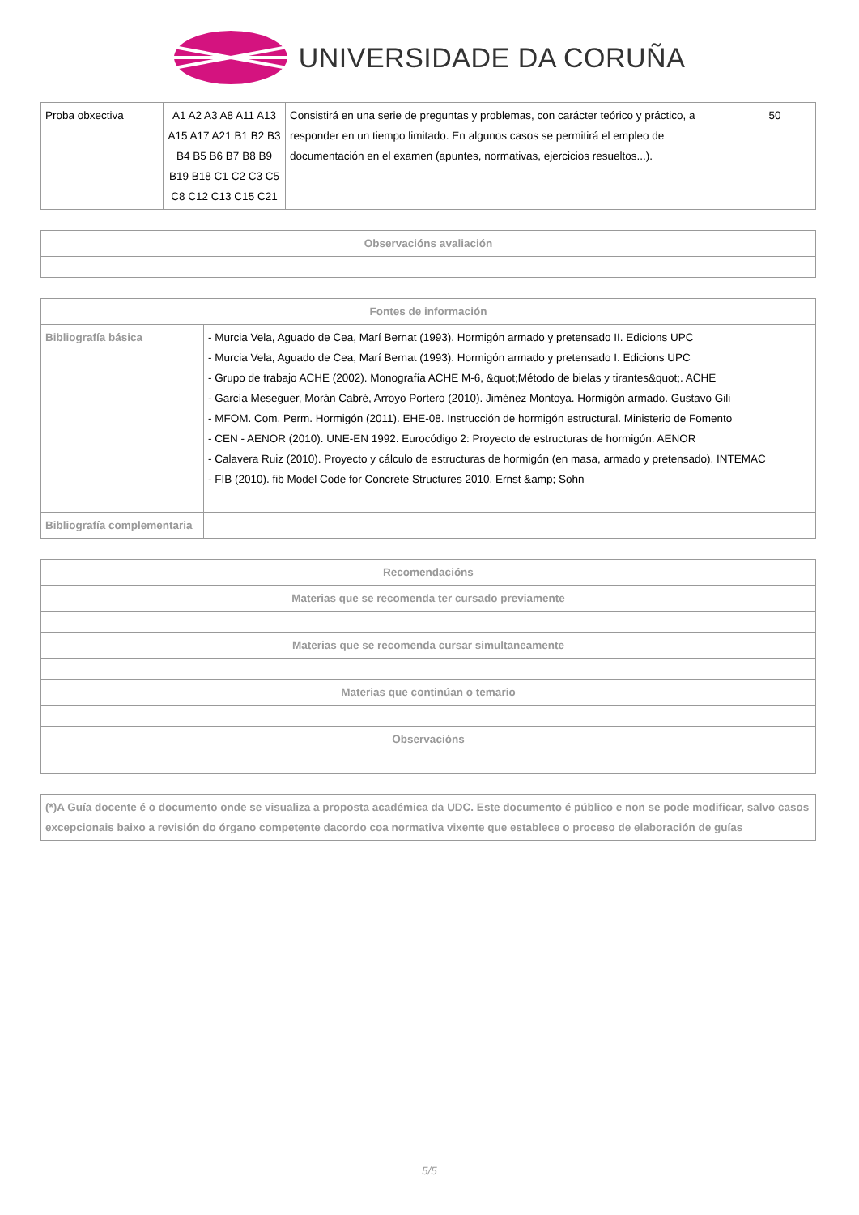UNIVERSIDADE DA CORUÑA
| Proba obxectiva | A1 A2 A3 A8 A11 A13 A15 A17 A21 B1 B2 B3 B4 B5 B6 B7 B8 B9 B19 B18 C1 C2 C3 C5 C8 C12 C13 C15 C21 | Consistirá en una serie de preguntas y problemas, con carácter teórico y práctico, a responder en un tiempo limitado. En algunos casos se permitirá el empleo de documentación en el examen (apuntes, normativas, ejercicios resueltos...). | 50 |
| Observacións avaliación |
| --- |
| Fontes de información | |
| --- | --- |
| Bibliografía básica | - Murcia Vela, Aguado de Cea, Marí Bernat (1993). Hormigón armado y pretensado II. Edicions UPC - Murcia Vela, Aguado de Cea, Marí Bernat (1993). Hormigón armado y pretensado I. Edicions UPC - Grupo de trabajo ACHE (2002). Monografía ACHE M-6, &quot;Método de bielas y tirantes&quot;. ACHE - García Meseguer, Morán Cabré, Arroyo Portero (2010). Jiménez Montoya. Hormigón armado. Gustavo Gili - MFOM. Com. Perm. Hormigón (2011). EHE-08. Instrucción de hormigón estructural. Ministerio de Fomento - CEN - AENOR (2010). UNE-EN 1992. Eurocódigo 2: Proyecto de estructuras de hormigón. AENOR - Calavera Ruiz (2010). Proyecto y cálculo de estructuras de hormigón (en masa, armado y pretensado). INTEMAC - FIB (2010). fib Model Code for Concrete Structures 2010. Ernst &amp; Sohn |
| Bibliografía complementaria | |
| Recomendacións |
| --- |
| Materias que se recomenda ter cursado previamente |
| Materias que se recomenda cursar simultaneamente |
| Materias que continúan o temario |
| Observacións |
| (*)A Guía docente é o documento onde se visualiza a proposta académica da UDC. Este documento é público e non se pode modificar, salvo casos excepcionais baixo a revisión do órgano competente dacordo coa normativa vixente que establece o proceso de elaboración de guías |
5/5